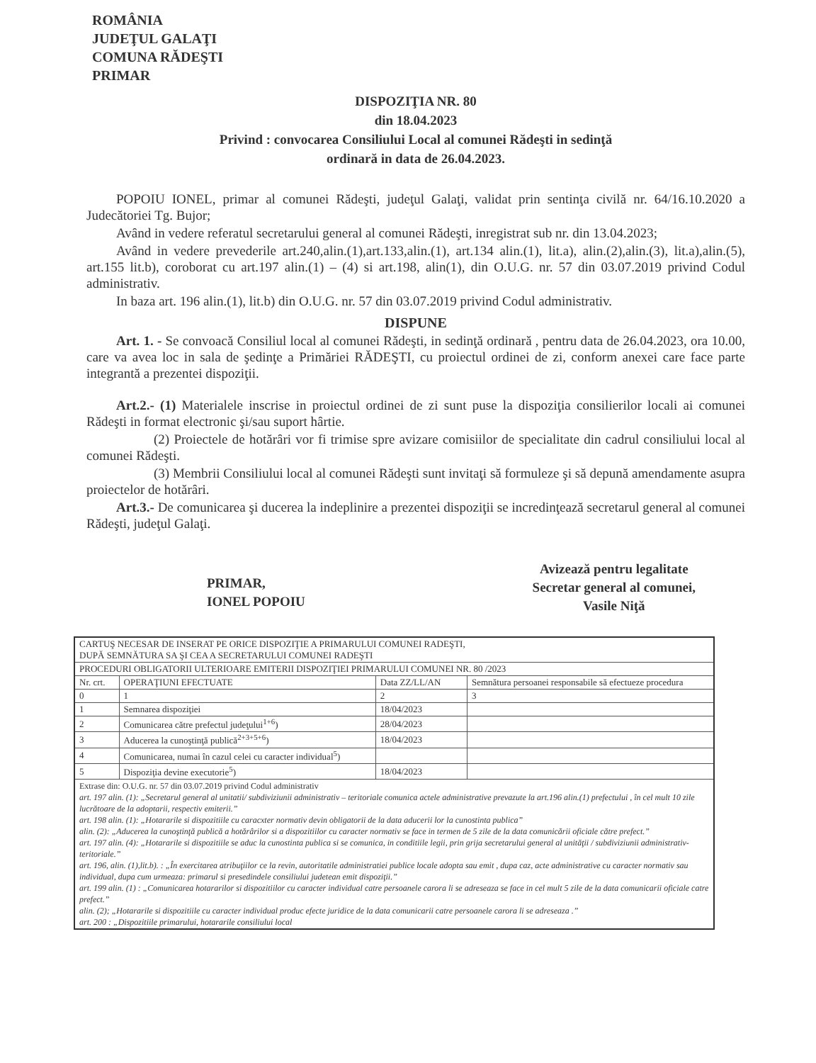ROMÂNIA
JUDEŢUL GALAŢI
COMUNA RĂDEŞTI
PRIMAR
DISPOZIŢIA NR. 80
din 18.04.2023
Privind : convocarea Consiliului Local al comunei Rădeşti in sedinţă
ordinară in data de 26.04.2023.
POPOIU IONEL, primar al comunei Rădeşti, judeţul Galaţi, validat prin sentinţa civilă nr. 64/16.10.2020 a Judecătoriei Tg. Bujor;
Avȃnd in vedere referatul secretarului general al comunei Rădeşti, inregistrat sub nr. din 13.04.2023;
Avȃnd in vedere prevederile art.240,alin.(1),art.133,alin.(1), art.134 alin.(1), lit.a), alin.(2),alin.(3), lit.a),alin.(5), art.155 lit.b), coroborat cu art.197 alin.(1) – (4) si art.198, alin(1), din O.U.G. nr. 57 din 03.07.2019 privind Codul administrativ.
In baza art. 196 alin.(1), lit.b) din O.U.G. nr. 57 din 03.07.2019 privind Codul administrativ.
DISPUNE
Art. 1. - Se convoacă Consiliul local al comunei Rădeşti, in sedinţă ordinară , pentru data de 26.04.2023, ora 10.00, care va avea loc in sala de şedinţe a Primăriei RĂDEŞTI, cu proiectul ordinei de zi, conform anexei care face parte integrantă a prezentei dispoziţii.
Art.2.- (1) Materialele inscrise in proiectul ordinei de zi sunt puse la dispoziţia consilierilor locali ai comunei Rădeşti in format electronic şi/sau suport hȃrtie.
(2) Proiectele de hotărȃri vor fi trimise spre avizare comisiilor de specialitate din cadrul consiliului local al comunei Rădeşti.
(3) Membrii Consiliului local al comunei Rădeşti sunt invitaţi să formuleze şi să depună amendamente asupra proiectelor de hotărȃri.
Art.3.- De comunicarea şi ducerea la indeplinire a prezentei dispoziţii se incredinţează secretarul general al comunei Rădeşti, judeţul Galaţi.
PRIMAR,
IONEL POPOIU
Avizează pentru legalitate
Secretar general al comunei,
Vasile Niţă
| CARTUŞ NECESAR DE INSERAT PE ORICE DISPOZIŢIE A PRIMARULUI COMUNEI RADEŞTI, DUPĂ SEMNĂTURA SA ŞI CEA A SECRETARULUI COMUNEI RADEŞTI | | | |
| PROCEDURI OBLIGATORII ULTERIOARE EMITERII DISPOZIŢIEI PRIMARULUI COMUNEI NR. 80 /2023 | | | |
| Nr. crt. | OPERAŢIUNI EFECTUATE | Data ZZ/LL/AN | Semnătura persoanei responsabile să efectueze procedura |
| 0 | 1 | 2 | 3 |
| 1 | Semnarea dispoziţiei | 18/04/2023 | |
| 2 | Comunicarea către prefectul judeţului<sup>1+6</sup>) | 28/04/2023 | |
| 3 | Aducerea la cunoştinţă publică<sup>2+3+5+6</sup>) | 18/04/2023 | |
| 4 | Comunicarea, numai în cazul celei cu caracter individual<sup>5</sup>) | | |
| 5 | Dispoziţia devine executorie<sup>5</sup>) | 18/04/2023 | |
| Extrase din: O.U.G. nr. 57 din 03.07.2019 privind Codul administrativ art. 197 alin. (1): „Secretarul general al unitatii/ subdiviziunii administrativ – teritoriale comunica actele administrative prevazute la art.196 alin.(1) prefectului , în cel mult 10 zile lucrătoare de la adoptarii, respectiv emiterii.” art. 198 alin. (1): „Hotararile si dispozitiile cu caracxter normativ devin obligatorii de la data aducerii lor la cunostinta publica” alin. (2): „Aducerea la cunoştinţă publică a hotărârilor si a dispozitiilor cu caracter normativ se face in termen de 5 zile de la data comunicării oficiale către prefect.” art. 197 alin. (4): „Hotararile si dispozitiile se aduc la cunostinta publica si se comunica, in conditiile legii, prin grija secretarului general al unităţii / subdiviziunii administrativ-teritoriale.” art. 196, alin. (1),lit.b). : „În exercitarea atribuţiilor ce la revin, autoritatile administratiei publice locale adopta sau emit , dupa caz, acte administrative cu caracter normativ sau individual, dupa cum urmeaza: primarul si presedindele consiliului judetean emit dispoziţii.” art. 199 alin. (1) : „Comunicarea hotararilor si dispozitiilor cu caracter individual catre persoanele carora li se adreseaza se face in cel mult 5 zile de la data comunicarii oficiale catre prefect.” alin. (2); „Hotararile si dispozitiile cu caracter individual produc efecte juridice de la data comunicarii catre persoanele carora li se adreseaza .” art. 200 : „Dispozitiile primarului, hotararile consiliului local | | | |